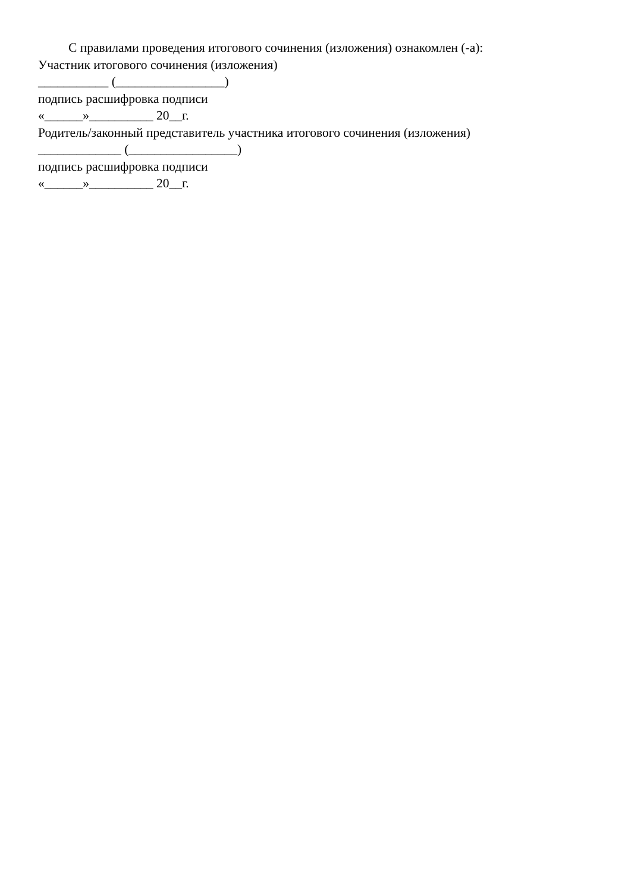С правилами проведения итогового сочинения (изложения) ознакомлен (-а):
Участник итогового сочинения (изложения)
___________ (_________________)
подпись расшифровка подписи
«______»__________ 20__г.
Родитель/законный представитель участника итогового сочинения (изложения)
_____________ (_________________)
подпись расшифровка подписи
«______»__________ 20__г.